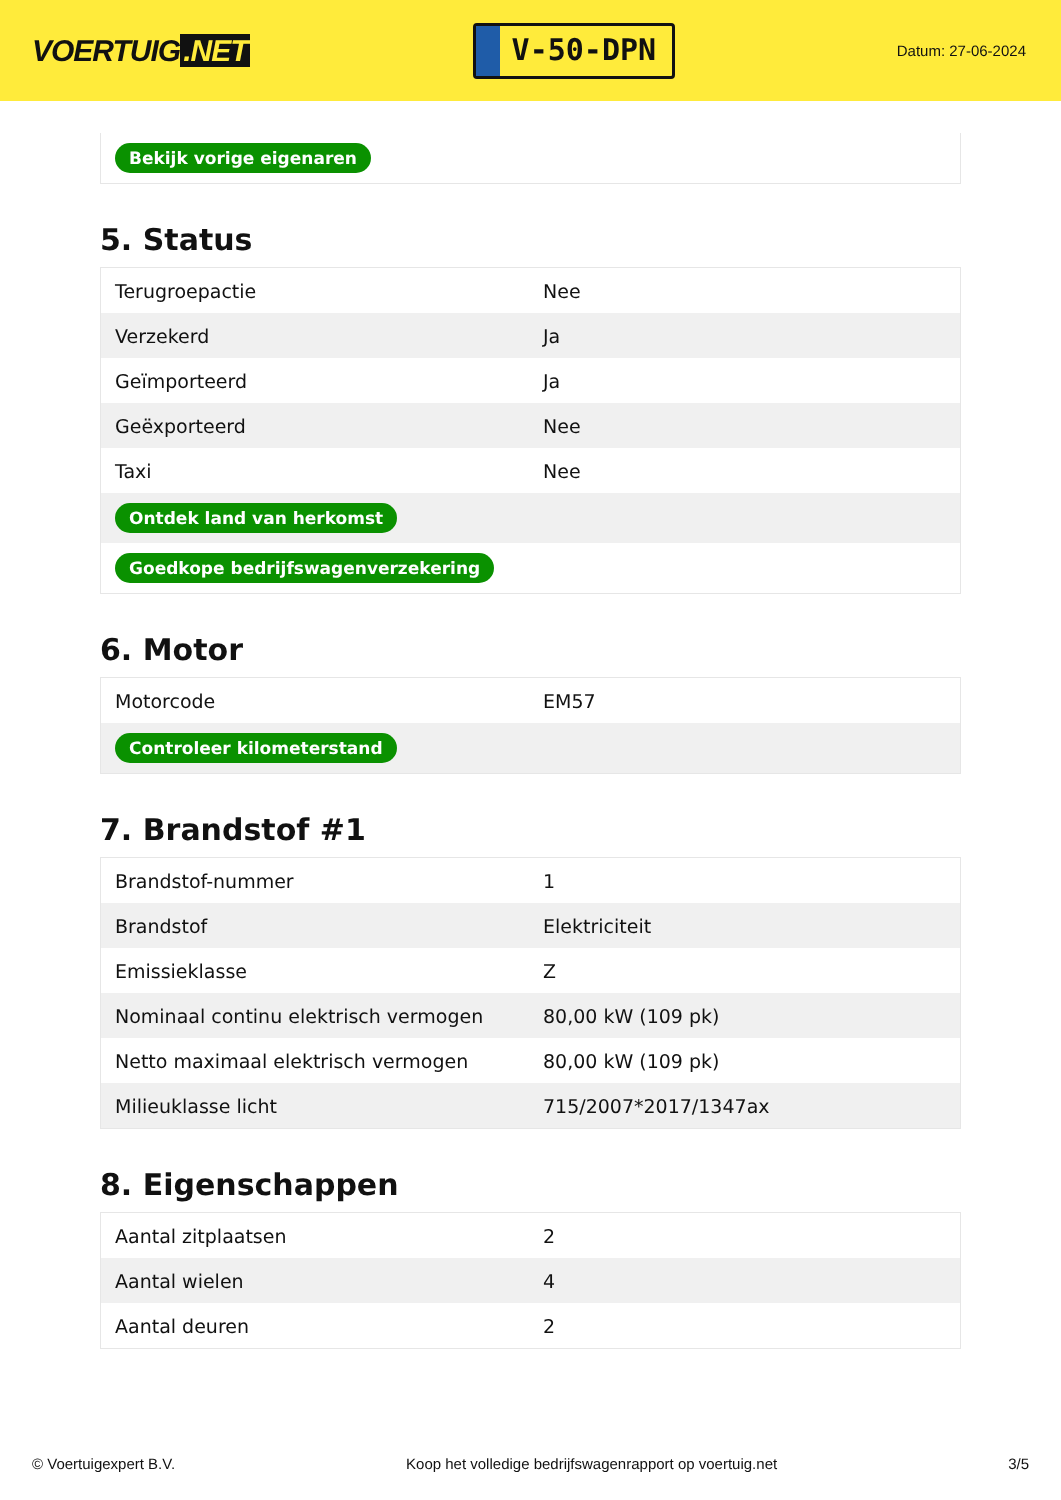VOERTUIG.NET
V-50-DPN
Datum: 27-06-2024
| Bekijk vorige eigenaren |
5. Status
| Terugroepactie | Nee |
| Verzekerd | Ja |
| Geïmporteerd | Ja |
| Geëxporteerd | Nee |
| Taxi | Nee |
| Ontdek land van herkomst | |
| Goedkope bedrijfswagenverzekering | |
6. Motor
| Motorcode | EM57 |
| Controleer kilometerstand | |
7. Brandstof #1
| Brandstof-nummer | 1 |
| Brandstof | Elektriciteit |
| Emissieklasse | Z |
| Nominaal continu elektrisch vermogen | 80,00 kW (109 pk) |
| Netto maximaal elektrisch vermogen | 80,00 kW (109 pk) |
| Milieuklasse licht | 715/2007*2017/1347ax |
8. Eigenschappen
| Aantal zitplaatsen | 2 |
| Aantal wielen | 4 |
| Aantal deuren | 2 |
© Voertuigexpert B.V. Koop het volledige bedrijfswagenrapport op voertuig.net 3/5